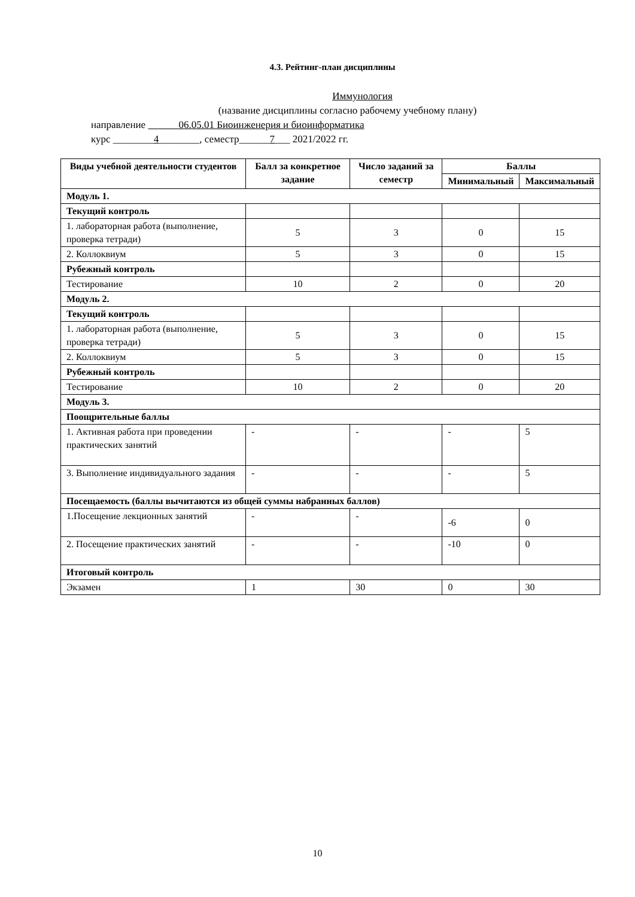4.3. Рейтинг-план дисциплины
Иммунология
(название дисциплины согласно рабочему учебному плану)
направление 06.05.01 Биоинженерия и биоинформатика
курс ________4________, семестр______7___ 2021/2022 гг.
| Виды учебной деятельности студентов | Балл за конкретное задание | Число заданий за семестр | Баллы | |
| --- | --- | --- | --- | --- |
| | | | Минимальный | Максимальный |
| Модуль 1. | | | | |
| Текущий контроль | | | | |
| 1. лабораторная работа (выполнение, проверка тетради) | 5 | 3 | 0 | 15 |
| 2. Коллоквиум | 5 | 3 | 0 | 15 |
| Рубежный контроль | | | | |
| Тестирование | 10 | 2 | 0 | 20 |
| Модуль 2. | | | | |
| Текущий контроль | | | | |
| 1. лабораторная работа (выполнение, проверка тетради) | 5 | 3 | 0 | 15 |
| 2. Коллоквиум | 5 | 3 | 0 | 15 |
| Рубежный контроль | | | | |
| Тестирование | 10 | 2 | 0 | 20 |
| Модуль 3. | | | | |
| Поощрительные баллы | | | | |
| 1. Активная работа при проведении практических занятий | - | - | - | 5 |
| 3. Выполнение индивидуального задания | - | - | - | 5 |
| Посещаемость (баллы вычитаются из общей суммы набранных баллов) | | | | |
| 1.Посещение лекционных занятий | - | - | -6 | 0 |
| 2. Посещение практических занятий | - | - | -10 | 0 |
| Итоговый контроль | | | | |
| Экзамен | 1 | 30 | 0 | 30 |
10